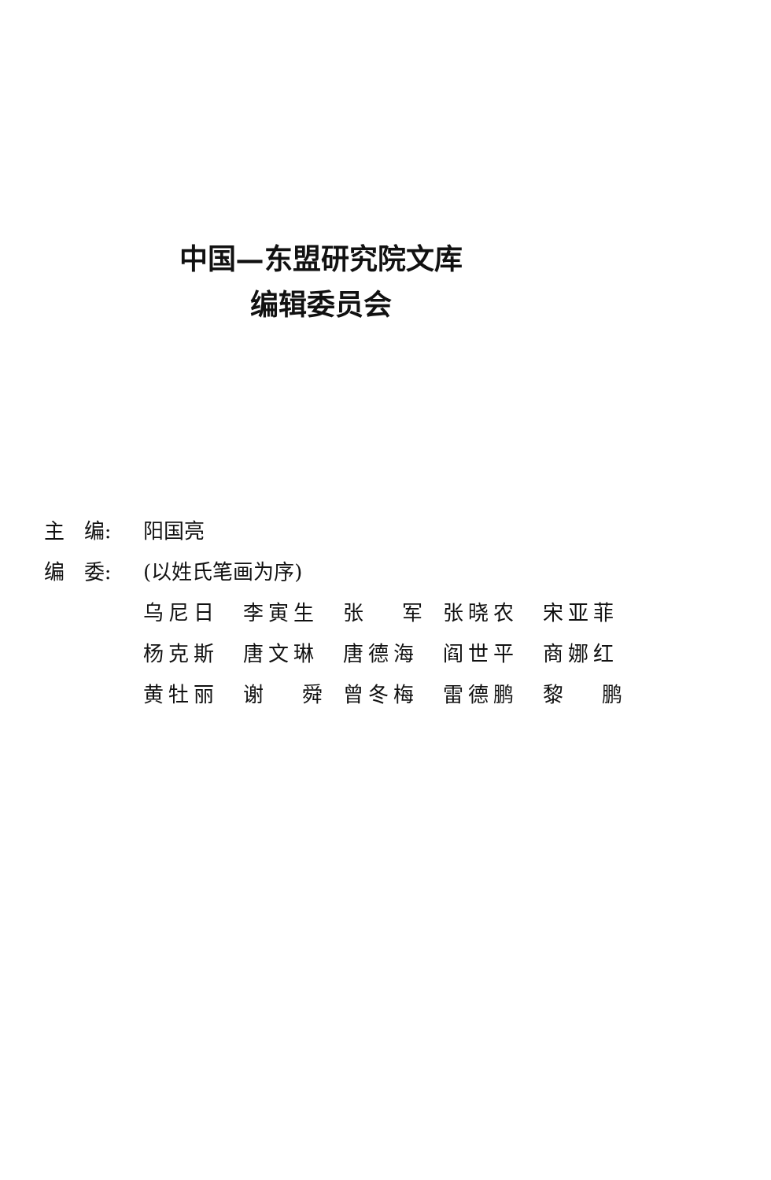中国—东盟研究院文库
编辑委员会
主 编: 阳国亮
编 委: (以姓氏笔画为序)
| 乌尼日 | 李寅生 | 张 军 | 张晓农 | 宋亚菲 |
| 杨克斯 | 唐文琳 | 唐德海 | 阎世平 | 商娜红 |
| 黄牡丽 | 谢 舜 | 曾冬梅 | 雷德鹏 | 黎 鹏 |